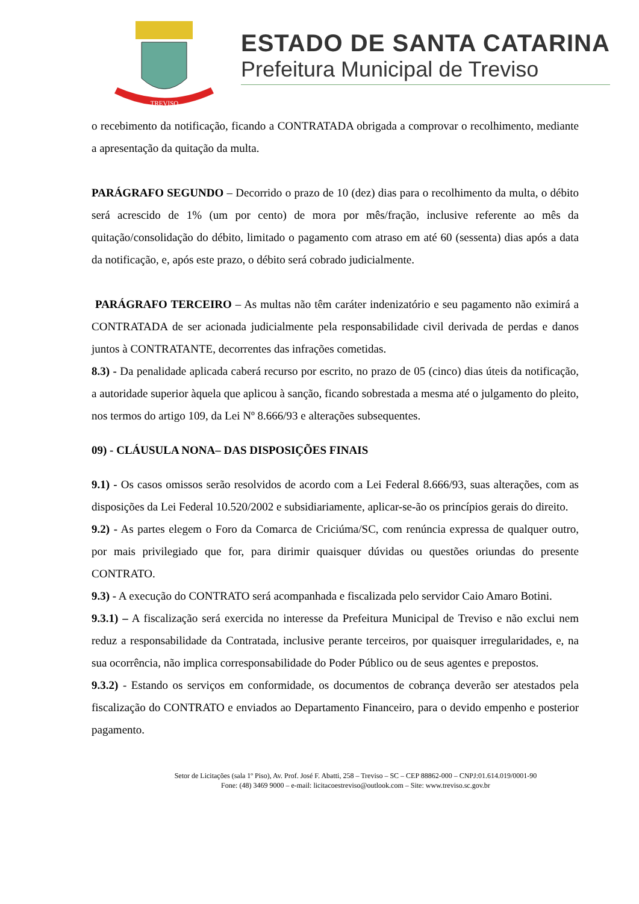TREVISO
ESTADO DE SANTA CATARINA
Prefeitura Municipal de Treviso
o recebimento da notificação, ficando a CONTRATADA obrigada a comprovar o recolhimento, mediante a apresentação da quitação da multa.
PARÁGRAFO SEGUNDO – Decorrido o prazo de 10 (dez) dias para o recolhimento da multa, o débito será acrescido de 1% (um por cento) de mora por mês/fração, inclusive referente ao mês da quitação/consolidação do débito, limitado o pagamento com atraso em até 60 (sessenta) dias após a data da notificação, e, após este prazo, o débito será cobrado judicialmente.
PARÁGRAFO TERCEIRO – As multas não têm caráter indenizatório e seu pagamento não eximirá a CONTRATADA de ser acionada judicialmente pela responsabilidade civil derivada de perdas e danos juntos à CONTRATANTE, decorrentes das infrações cometidas.
8.3) - Da penalidade aplicada caberá recurso por escrito, no prazo de 05 (cinco) dias úteis da notificação, a autoridade superior àquela que aplicou à sanção, ficando sobrestada a mesma até o julgamento do pleito, nos termos do artigo 109, da Lei Nº 8.666/93 e alterações subsequentes.
09) - CLÁUSULA NONA– DAS DISPOSIÇÕES FINAIS
9.1) - Os casos omissos serão resolvidos de acordo com a Lei Federal 8.666/93, suas alterações, com as disposições da Lei Federal 10.520/2002 e subsidiariamente, aplicar-se-ão os princípios gerais do direito.
9.2) - As partes elegem o Foro da Comarca de Criciúma/SC, com renúncia expressa de qualquer outro, por mais privilegiado que for, para dirimir quaisquer dúvidas ou questões oriundas do presente CONTRATO.
9.3) - A execução do CONTRATO será acompanhada e fiscalizada pelo servidor Caio Amaro Botini.
9.3.1) – A fiscalização será exercida no interesse da Prefeitura Municipal de Treviso e não exclui nem reduz a responsabilidade da Contratada, inclusive perante terceiros, por quaisquer irregularidades, e, na sua ocorrência, não implica corresponsabilidade do Poder Público ou de seus agentes e prepostos.
9.3.2) - Estando os serviços em conformidade, os documentos de cobrança deverão ser atestados pela fiscalização do CONTRATO e enviados ao Departamento Financeiro, para o devido empenho e posterior pagamento.
Setor de Licitações (sala 1º Piso), Av. Prof. José F. Abatti, 258 – Treviso – SC – CEP 88862-000 – CNPJ:01.614.019/0001-90
Fone: (48) 3469 9000 – e-mail: licitacoestreviso@outlook.com – Site: www.treviso.sc.gov.br